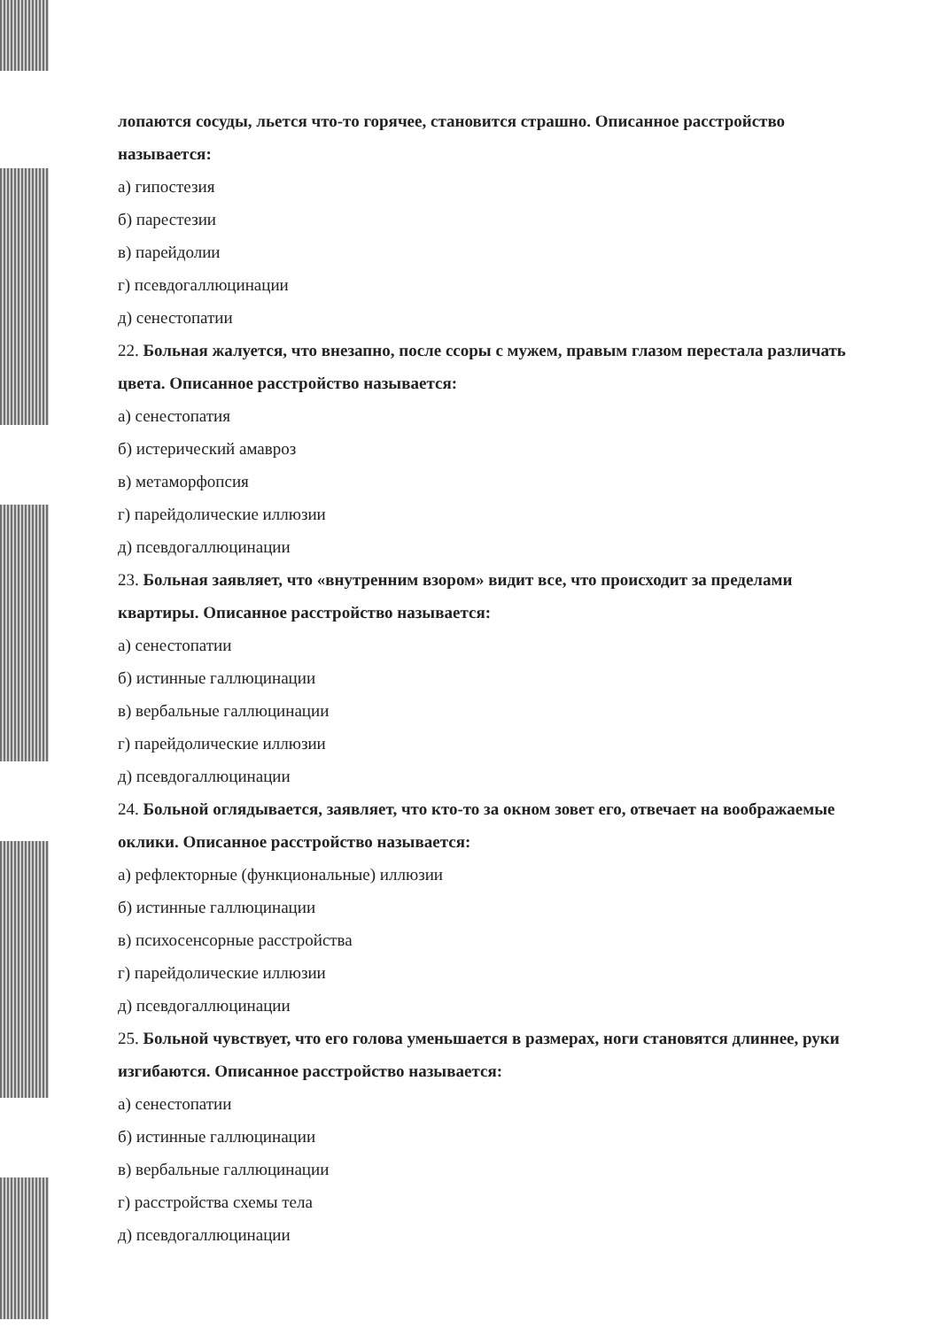лопаются сосуды, льется что-то горячее, становится страшно. Описанное расстройство называется:
а) гипостезия
б) парестезии
в) парейдолии
г) псевдогаллюцинации
д) сенестопатии
22. Больная жалуется, что внезапно, после ссоры с мужем, правым глазом перестала различать цвета. Описанное расстройство называется:
а) сенестопатия
б) истерический амавроз
в) метаморфопсия
г) парейдолические иллюзии
д) псевдогаллюцинации
23. Больная заявляет, что «внутренним взором» видит все, что происходит за пределами квартиры. Описанное расстройство называется:
а) сенестопатии
б) истинные галлюцинации
в) вербальные галлюцинации
г) парейдолические иллюзии
д) псевдогаллюцинации
24. Больной оглядывается, заявляет, что кто-то за окном зовет его, отвечает на воображаемые оклики. Описанное расстройство называется:
а) рефлекторные (функциональные) иллюзии
б) истинные галлюцинации
в) психосенсорные расстройства
г) парейдолические иллюзии
д) псевдогаллюцинации
25. Больной чувствует, что его голова уменьшается в размерах, ноги становятся длиннее, руки изгибаются. Описанное расстройство называется:
а) сенестопатии
б) истинные галлюцинации
в) вербальные галлюцинации
г) расстройства схемы тела
д) псевдогаллюцинации